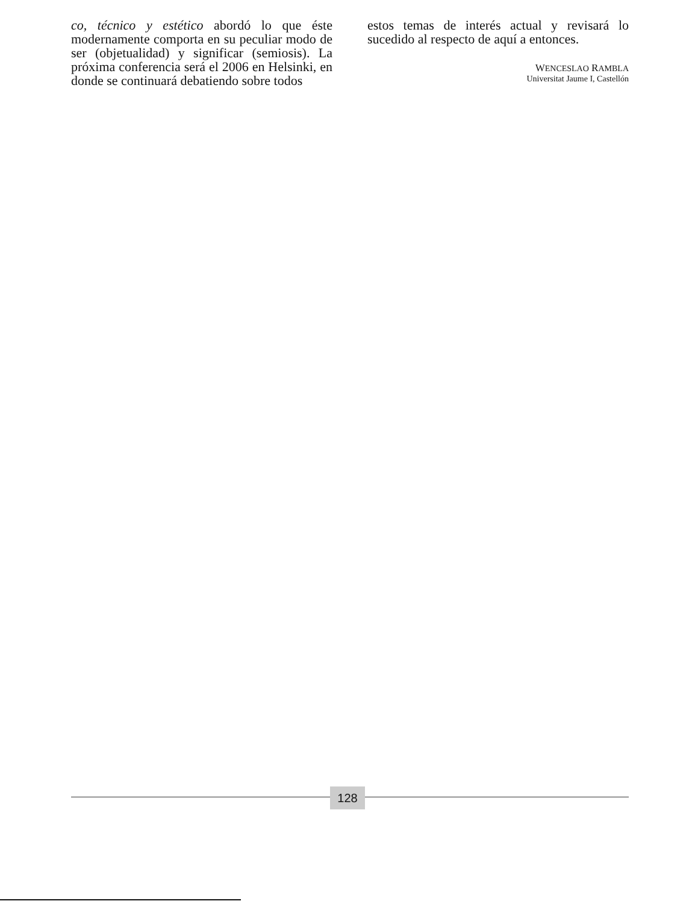co, técnico y estético abordó lo que éste modernamente comporta en su peculiar modo de ser (objetualidad) y significar (semiosis). La próxima conferencia será el 2006 en Helsinki, en donde se continuará debatiendo sobre todos
estos temas de interés actual y revisará lo sucedido al respecto de aquí a entonces.
WENCESLAO RAMBLA
Universitat Jaume I, Castellón
128